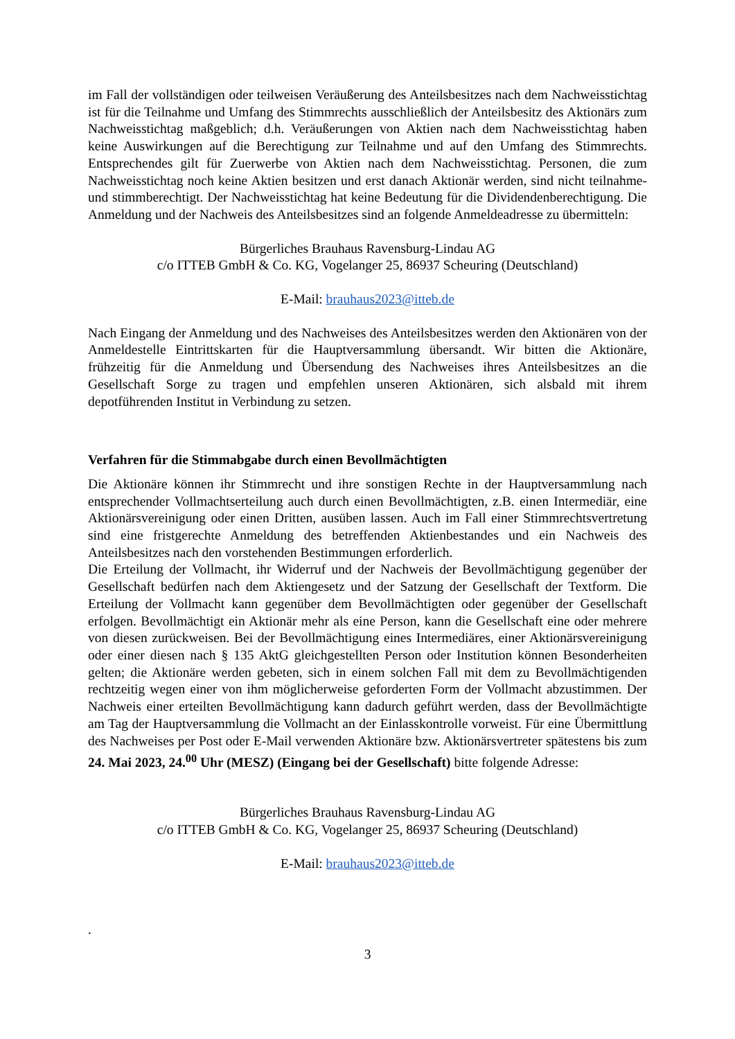im Fall der vollständigen oder teilweisen Veräußerung des Anteilsbesitzes nach dem Nachweisstichtag ist für die Teilnahme und Umfang des Stimmrechts ausschließlich der Anteilsbesitz des Aktionärs zum Nachweisstichtag maßgeblich; d.h. Veräußerungen von Aktien nach dem Nachweisstichtag haben keine Auswirkungen auf die Berechtigung zur Teilnahme und auf den Umfang des Stimmrechts. Entsprechendes gilt für Zuerwerbe von Aktien nach dem Nachweisstichtag. Personen, die zum Nachweisstichtag noch keine Aktien besitzen und erst danach Aktionär werden, sind nicht teilnahme- und stimmberechtigt. Der Nachweisstichtag hat keine Bedeutung für die Dividendenberechtigung. Die Anmeldung und der Nachweis des Anteilsbesitzes sind an folgende Anmeldeadresse zu übermitteln:
Bürgerliches Brauhaus Ravensburg-Lindau AG
c/o ITTEB GmbH & Co. KG, Vogelanger 25, 86937 Scheuring (Deutschland)
E-Mail: brauhaus2023@itteb.de
Nach Eingang der Anmeldung und des Nachweises des Anteilsbesitzes werden den Aktionären von der Anmeldestelle Eintrittskarten für die Hauptversammlung übersandt. Wir bitten die Aktionäre, frühzeitig für die Anmeldung und Übersendung des Nachweises ihres Anteilsbesitzes an die Gesellschaft Sorge zu tragen und empfehlen unseren Aktionären, sich alsbald mit ihrem depotführenden Institut in Verbindung zu setzen.
Verfahren für die Stimmabgabe durch einen Bevollmächtigten
Die Aktionäre können ihr Stimmrecht und ihre sonstigen Rechte in der Hauptversammlung nach entsprechender Vollmachtserteilung auch durch einen Bevollmächtigten, z.B. einen Intermediär, eine Aktionärsvereinigung oder einen Dritten, ausüben lassen. Auch im Fall einer Stimmrechtsvertretung sind eine fristgerechte Anmeldung des betreffenden Aktienbestandes und ein Nachweis des Anteilsbesitzes nach den vorstehenden Bestimmungen erforderlich.
Die Erteilung der Vollmacht, ihr Widerruf und der Nachweis der Bevollmächtigung gegenüber der Gesellschaft bedürfen nach dem Aktiengesetz und der Satzung der Gesellschaft der Textform. Die Erteilung der Vollmacht kann gegenüber dem Bevollmächtigten oder gegenüber der Gesellschaft erfolgen. Bevollmächtigt ein Aktionär mehr als eine Person, kann die Gesellschaft eine oder mehrere von diesen zurückweisen. Bei der Bevollmächtigung eines Intermediäres, einer Aktionärsvereinigung oder einer diesen nach § 135 AktG gleichgestellten Person oder Institution können Besonderheiten gelten; die Aktionäre werden gebeten, sich in einem solchen Fall mit dem zu Bevollmächtigenden rechtzeitig wegen einer von ihm möglicherweise geforderten Form der Vollmacht abzustimmen. Der Nachweis einer erteilten Bevollmächtigung kann dadurch geführt werden, dass der Bevollmächtigte am Tag der Hauptversammlung die Vollmacht an der Einlasskontrolle vorweist. Für eine Übermittlung des Nachweises per Post oder E-Mail verwenden Aktionäre bzw. Aktionärsvertreter spätestens bis zum 24. Mai 2023, 24.<sup>00</sup> Uhr (MESZ) (Eingang bei der Gesellschaft) bitte folgende Adresse:
Bürgerliches Brauhaus Ravensburg-Lindau AG
c/o ITTEB GmbH & Co. KG, Vogelanger 25, 86937 Scheuring (Deutschland)
E-Mail: brauhaus2023@itteb.de
.
3